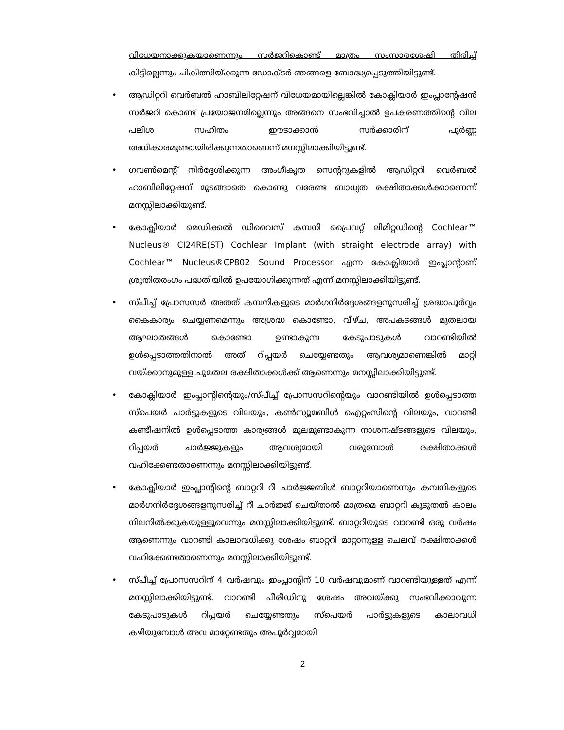വിധേയനാക്കുകയാണെന്നും സർജറികൊണ്ട് മാത്രം സംസാരശേഷി തിരിച്ച് കിട്ടില്ലെന്നും ചികിത്സിയ്ക്കുന്ന ഡോക്ടർ ഞങ്ങളെ ബോദ്ധ്യപ്പെടുത്തിയിട്ടുണ്ട്.
• ആഡിറ്ററി വെർബൽ ഹാബിലിറ്റേഷന് വിധേയമായില്ലെങ്കിൽ കോക്ലിയാർ ഇംപ്ലാന്റേഷൻ സർജറി കൊണ്ട് പ്രയോജനമില്ലെന്നും അങ്ങനെ സംഭവിച്ചാൽ ഉപകരണത്തിന്റെ വില പലിശ സഹിതം ഈടാക്കാൻ സർക്കാരിന് പൂർണ്ണ അധികാരമുണ്ടായിരിക്കുന്നതാണെന്ന് മനസ്സിലാക്കിയിട്ടുണ്ട്.
• ഗവൺമെന്റ് നിർദ്ദേശിക്കുന്ന അംഗീകൃത സെന്ററുകളിൽ ആഡിറ്ററി വെർബൽ ഹാബിലിറ്റേഷന് മുടങ്ങാതെ കൊണ്ടു വരേണ്ട ബാധ്യത രക്ഷിതാക്കൾക്കാണെന്ന് മനസ്സിലാക്കിയുണ്ട്.
• കോക്ലിയാർ മെഡിക്കൽ ഡിവൈസ് കമ്പനി പ്രൈവറ്റ് ലിമിറ്റഡിന്റെ Cochlear™ Nucleus® CI24RE(ST) Cochlear Implant (with straight electrode array) with Cochlear™ Nucleus®CP802 Sound Processor എന്ന കോക്ലിയാർ ഇംപ്ലാന്റാണ് ശ്രുതിതരംഗം പദ്ധതിയിൽ ഉപയോഗിക്കുന്നത് എന്ന് മനസ്സിലാക്കിയിട്ടുണ്ട്.
• സ്പീച്ച് പ്രോസസർ അതത് കമ്പനികളുടെ മാർഗനിർദ്ദേശങ്ങളനുസരിച്ച് ശ്രദ്ധാപൂർവ്വം കൈകാര്യം ചെയ്യണമെന്നും അശ്രദ്ധ കൊണ്ടോ, വീഴ്ച, അപകടങ്ങൾ മുതലായ ആഘാതങ്ങൾ കൊണ്ടോ ഉണ്ടാകുന്ന കേടുപാടുകൾ വാറണ്ടിയിൽ ഉൾപ്പെടാത്തതിനാൽ അത് റിപ്പയർ ചെയ്യേണ്ടതും ആവശ്യമാണെങ്കിൽ മാറ്റി വയ്ക്കാനുമുള്ള ചുമതല രക്ഷിതാക്കൾക്ക് ആണെന്നും മനസ്സിലാക്കിയിട്ടുണ്ട്.
• കോക്ലിയാർ ഇംപ്ലാന്റിന്റെയും/സ്പീച്ച് പ്രോസസറിന്റെയും വാറണ്ടിയിൽ ഉൾപ്പെടാത്ത സ്പെയർ പാർട്ടുകളുടെ വിലയും, കൺസ്യൂമബിൾ ഐറ്റംസിന്റെ വിലയും, വാറണ്ടി കണ്ടീഷനിൽ ഉൾപ്പെടാത്ത കാര്യങ്ങൾ മൂലമുണ്ടാകുന്ന നാശനഷ്ടങ്ങളുടെ വിലയും, റിപ്പയർ ചാർജ്ജുകളും ആവശ്യമായി വരുമ്പോൾ രക്ഷിതാക്കൾ വഹിക്കേണ്ടതാണെന്നും മനസ്സിലാക്കിയിട്ടുണ്ട്.
• കോക്ലിയാർ ഇംപ്ലാന്റിന്റെ ബാറ്ററി റീ ചാർജ്ജബിൾ ബാറ്ററിയാണെന്നും കമ്പനികളുടെ മാർഗനിർദ്ദേശങ്ങളനുസരിച്ച് റീ ചാർജ്ജ് ചെയ്താൽ മാത്രമെ ബാറ്ററി കൂടുതൽ കാലം നിലനിൽക്കുകയുള്ളൂവെന്നും മനസ്സിലാക്കിയിട്ടുണ്ട്. ബാറ്ററിയുടെ വാറണ്ടി ഒരു വർഷം ആണെന്നും വാറണ്ടി കാലാവധിക്കു ശേഷം ബാറ്ററി മാറ്റാനുള്ള ചെലവ് രക്ഷിതാക്കൾ വഹിക്കേണ്ടതാണെന്നും മനസ്സിലാക്കിയിട്ടുണ്ട്.
• സ്പീച്ച് പ്രോസസറിന് 4 വർഷവും ഇംപ്ലാന്റിന് 10 വർഷവുമാണ് വാറണ്ടിയുള്ളത് എന്ന് മനസ്സിലാക്കിയിട്ടുണ്ട്. വാറണ്ടി പീരീഡിനു ശേഷം അവയ്ക്കു സംഭവിക്കാവുന്ന കേടുപാടുകൾ റിപ്പയർ ചെയ്യേണ്ടതും സ്പെയർ പാർട്ടുകളുടെ കാലാവധി കഴിയുമ്പോൾ അവ മാറ്റേണ്ടതും അപൂർവ്വമായി
2